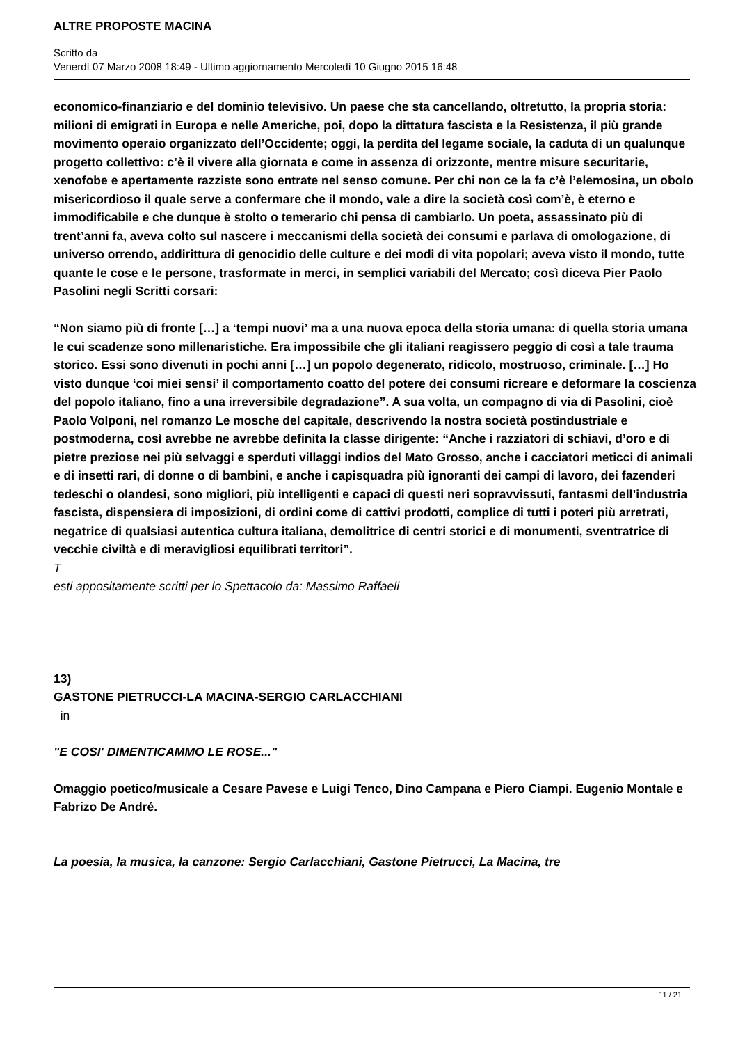ALTRE PROPOSTE MACINA
Scritto da
Venerdì 07 Marzo 2008 18:49 - Ultimo aggiornamento Mercoledì 10 Giugno 2015 16:48
economico-finanziario e del dominio televisivo. Un paese che sta cancellando, oltretutto, la propria storia: milioni di emigrati in Europa e nelle Americhe, poi, dopo la dittatura fascista e la Resistenza, il più grande movimento operaio organizzato dell’Occidente; oggi, la perdita del legame sociale, la caduta di un qualunque progetto collettivo: c’è il vivere alla giornata e come in assenza di orizzonte, mentre misure securitarie, xenofobe e apertamente razziste sono entrate nel senso comune. Per chi non ce la fa c’è l’elemosina, un obolo misericordioso il quale serve a confermare che il mondo, vale a dire la società così com’è, è eterno e immodificabile e che dunque è stolto o temerario chi pensa di cambiarlo. Un poeta, assassinato più di trent’anni fa, aveva colto sul nascere i meccanismi della società dei consumi e parlava di omologazione, di universo orrendo, addirittura di genocidio delle culture e dei modi di vita popolari; aveva visto il mondo, tutte quante le cose e le persone, trasformate in merci, in semplici variabili del Mercato; così diceva Pier Paolo Pasolini negli Scritti corsari:
“Non siamo più di fronte […] a ‘tempi nuovi’ ma a una nuova epoca della storia umana: di quella storia umana le cui scadenze sono millenaristiche. Era impossibile che gli italiani reagissero peggio di così a tale trauma storico. Essi sono divenuti in pochi anni […] un popolo degenerato, ridicolo, mostruoso, criminale. […] Ho visto dunque ‘coi miei sensi’ il comportamento coatto del potere dei consumi ricreare e deformare la coscienza del popolo italiano, fino a una irreversibile degradazione”. A sua volta, un compagno di via di Pasolini, cioè Paolo Volponi, nel romanzo Le mosche del capitale, descrivendo la nostra società postindustriale e postmoderna, così avrebbe ne avrebbe definita la classe dirigente: “Anche i razziatori di schiavi, d’oro e di pietre preziose nei più selvaggi e sperduti villaggi indios del Mato Grosso, anche i cacciatori meticci di animali e di insetti rari, di donne o di bambini, e anche i capisquadra più ignoranti dei campi di lavoro, dei fazenderi tedeschi o olandesi, sono migliori, più intelligenti e capaci di questi neri sopravvissuti, fantasmi dell’industria fascista, dispensiera di imposizioni, di ordini come di cattivi prodotti, complice di tutti i poteri più arretrati, negatrice di qualsiasi autentica cultura italiana, demolitrice di centri storici e di monumenti, sventratrice di vecchie civiltà e di meravigliosi equilibrati territori”.
T
esti appositamente scritti per lo Spettacolo da: Massimo Raffaeli
13)
GASTONE PIETRUCCI-LA MACINA-SERGIO CARLACCHIANI
in
"E COSI' DIMENTICAMMO LE ROSE..."
Omaggio poetico/musicale a Cesare Pavese e Luigi Tenco, Dino Campana e Piero Ciampi. Eugenio Montale e Fabrizo De André.
La poesia, la musica, la canzone: Sergio Carlacchiani, Gastone Pietrucci, La Macina, tre
11 / 21